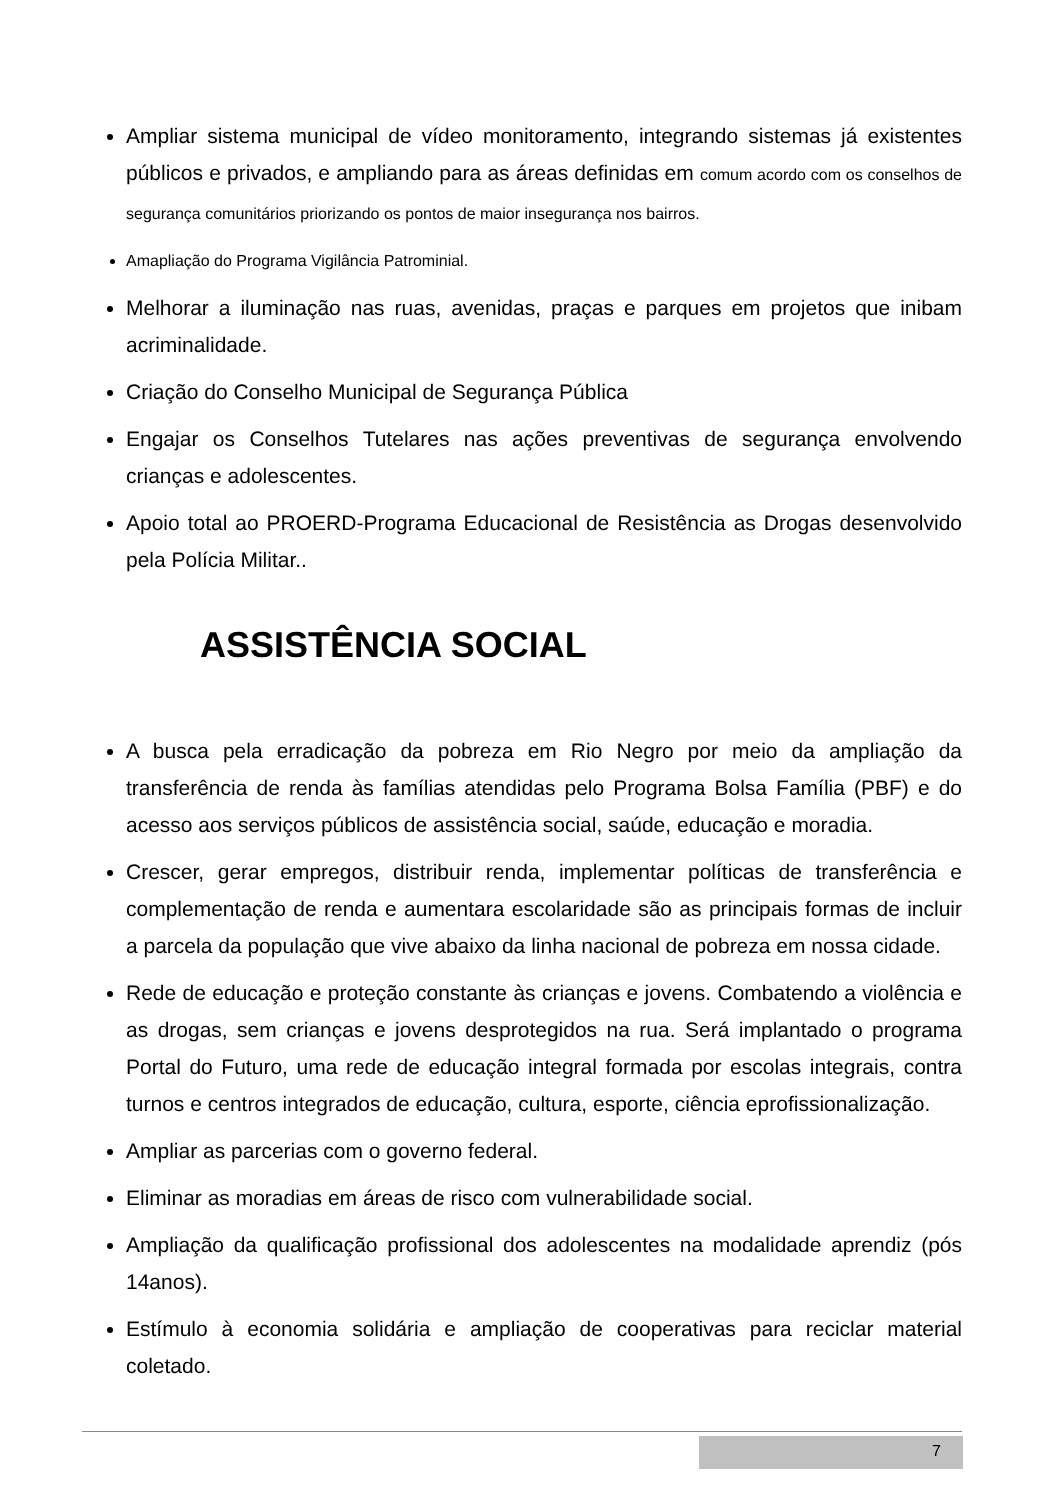Ampliar sistema municipal de vídeo monitoramento, integrando sistemas já existentes públicos e privados, e ampliando para as áreas definidas em comum acordo com os conselhos de segurança comunitários priorizando os pontos de maior insegurança nos bairros.
Amapliação do Programa Vigilância Patrominial.
Melhorar a iluminação nas ruas, avenidas, praças e parques em projetos que inibam acriminalidade.
Criação do Conselho Municipal de Segurança Pública
Engajar os Conselhos Tutelares nas ações preventivas de segurança envolvendo crianças e adolescentes.
Apoio total ao PROERD-Programa Educacional de Resistência as Drogas desenvolvido pela Polícia Militar..
ASSISTÊNCIA SOCIAL
A busca pela erradicação da pobreza em Rio Negro por meio da ampliação da transferência de renda às famílias atendidas pelo Programa Bolsa Família (PBF) e do acesso aos serviços públicos de assistência social, saúde, educação e moradia.
Crescer, gerar empregos, distribuir renda, implementar políticas de transferência e complementação de renda e aumentara escolaridade são as principais formas de incluir a parcela da população que vive abaixo da linha nacional de pobreza em nossa cidade.
Rede de educação e proteção constante às crianças e jovens. Combatendo a violência e as drogas, sem crianças e jovens desprotegidos na rua. Será implantado o programa Portal do Futuro, uma rede de educação integral formada por escolas integrais, contra turnos e centros integrados de educação, cultura, esporte, ciência eprofissionalização.
Ampliar as parcerias com o governo federal.
Eliminar as moradias em áreas de risco com vulnerabilidade social.
Ampliação da qualificação profissional dos adolescentes na modalidade aprendiz (pós 14anos).
Estímulo à economia solidária e ampliação de cooperativas para reciclar material coletado.
7